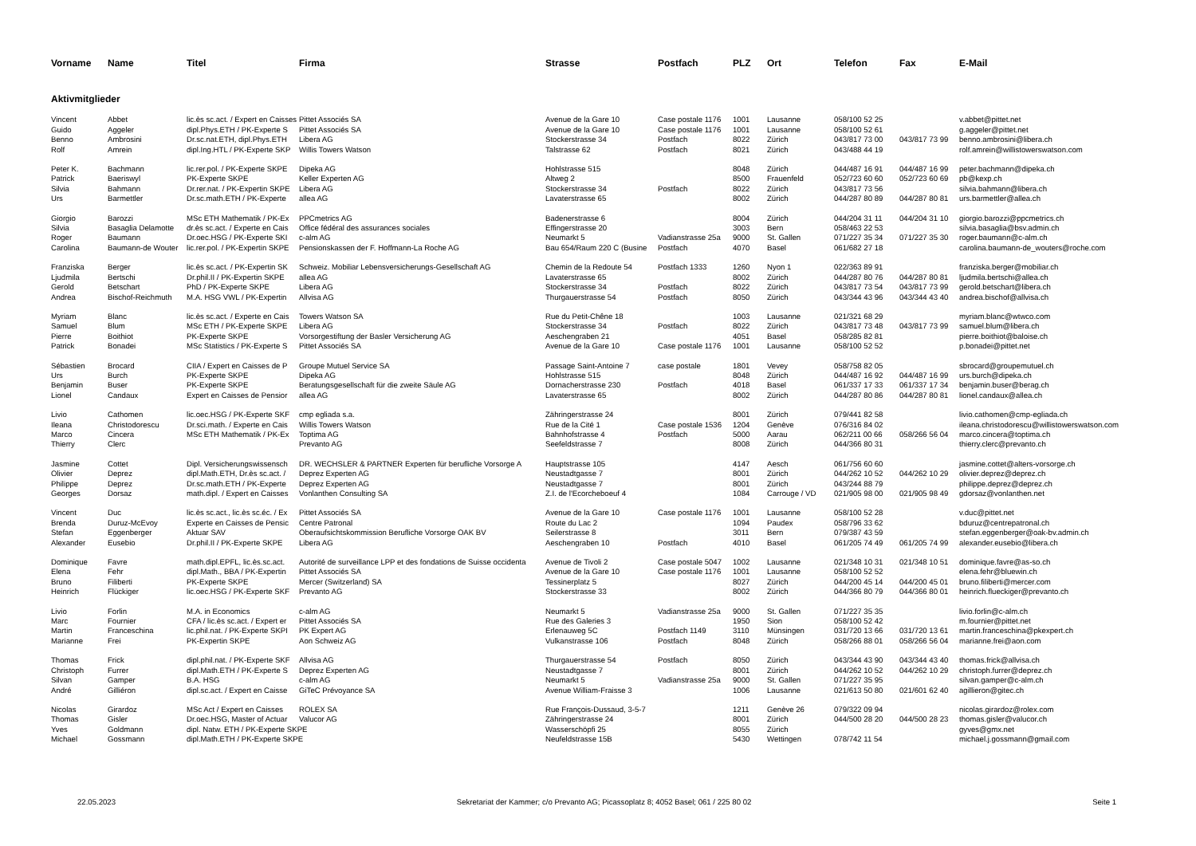| Vorname | Name | Titel | Firma | Strasse | Postfach | PLZ | Ort | Telefon | Fax | E-Mail |
| --- | --- | --- | --- | --- | --- | --- | --- | --- | --- | --- |
| Aktivmitglieder | | | | | | | | | | |
| Vincent | Abbet | lic.ès sc.act. / Expert en Caisses | Pittet Associés SA | Avenue de la Gare 10 | Case postale 1176 | 1001 | Lausanne | 058/100 52 25 | | v.abbet@pittet.net |
| Guido | Aggeler | dipl.Phys.ETH / PK-Experte S | Pittet Associés SA | Avenue de la Gare 10 | Case postale 1176 | 1001 | Lausanne | 058/100 52 61 | | g.aggeler@pittet.net |
| Benno | Ambrosini | Dr.sc.nat.ETH, dipl.Phys.ETH | Libera AG | Stockerstrasse 34 | Postfach | 8022 | Zürich | 043/817 73 00 | 043/817 73 99 | benno.ambrosini@libera.ch |
| Rolf | Amrein | dipl.Ing.HTL / PK-Experte SKP | Willis Towers Watson | Talstrasse 62 | Postfach | 8021 | Zürich | 043/488 44 19 | | rolf.amrein@willistowerswatson.com |
| Peter K. | Bachmann | lic.rer.pol. / PK-Experte SKPE | Dipeka AG | Hohlstrasse 515 | | 8048 | Zürich | 044/487 16 91 | 044/487 16 99 | peter.bachmann@dipeka.ch |
| Patrick | Baeriswyl | PK-Experte SKPE | Keller Experten AG | Altweg 2 | | 8500 | Frauenfeld | 052/723 60 60 | 052/723 60 69 | pb@kexp.ch |
| Silvia | Bahmann | Dr.rer.nat. / PK-Expertin SKPE | Libera AG | Stockerstrasse 34 | Postfach | 8022 | Zürich | 043/817 73 56 | | silvia.bahmann@libera.ch |
| Urs | Barmettler | Dr.sc.math.ETH / PK-Experte | allea AG | Lavaterstrasse 65 | | 8002 | Zürich | 044/287 80 89 | 044/287 80 81 | urs.barmettler@allea.ch |
| Giorgio | Barozzi | MSc ETH Mathematik / PK-Ex | PPCmetrics AG | Badenerstrasse 6 | | 8004 | Zürich | 044/204 31 11 | 044/204 31 10 | giorgio.barozzi@ppcmetrics.ch |
| Silvia | Basaglia Delamotte | dr.ès sc.act. / Experte en Cais | Office fédéral des assurances sociales | Effingerstrasse 20 | | 3003 | Bern | 058/463 22 53 | | silvia.basaglia@bsv.admin.ch |
| Roger | Baumann | Dr.oec.HSG / PK-Experte SKI | c-alm AG | Neumarkt 5 | Vadianstrasse 25a | 9000 | St. Gallen | 071/227 35 34 | 071/227 35 30 | roger.baumann@c-alm.ch |
| Carolina | Baumann-de Wouter | lic.rer.pol. / PK-Expertin SKPE | Pensionskassen der F. Hoffmann-La Roche AG | Bau 654/Raum 220 C (Busine | Postfach | 4070 | Basel | 061/682 27 18 | | carolina.baumann-de_wouters@roche.com |
| Franziska | Berger | lic.ès sc.act. / PK-Expertin SK | Schweiz. Mobiliar Lebensversicherungs-Gesellschaft AG | Chemin de la Redoute 54 | Postfach 1333 | 1260 | Nyon 1 | 022/363 89 91 | | franziska.berger@mobiliar.ch |
| Ljudmila | Bertschi | Dr.phil.II / PK-Expertin SKPE | allea AG | Lavaterstrasse 65 | | 8002 | Zürich | 044/287 80 76 | 044/287 80 81 | ljudmila.bertschi@allea.ch |
| Gerold | Betschart | PhD / PK-Experte SKPE | Libera AG | Stockerstrasse 34 | Postfach | 8022 | Zürich | 043/817 73 54 | 043/817 73 99 | gerold.betschart@libera.ch |
| Andrea | Bischof-Reichmuth | M.A. HSG VWL / PK-Expertin | Allvisa AG | Thurgauerstrasse 54 | Postfach | 8050 | Zürich | 043/344 43 96 | 043/344 43 40 | andrea.bischof@allvisa.ch |
| Myriam | Blanc | lic.ès sc.act. / Experte en Cais | Towers Watson SA | Rue du Petit-Chêne 18 | | 1003 | Lausanne | 021/321 68 29 | | myriam.blanc@wtwco.com |
| Samuel | Blum | MSc ETH / PK-Experte SKPE | Libera AG | Stockerstrasse 34 | Postfach | 8022 | Zürich | 043/817 73 48 | 043/817 73 99 | samuel.blum@libera.ch |
| Pierre | Boithiot | PK-Experte SKPE | Vorsorgestiftung der Basler Versicherung AG | Aeschengraben 21 | | 4051 | Basel | 058/285 82 81 | | pierre.boithiot@baloise.ch |
| Patrick | Bonadei | MSc Statistics / PK-Experte S | Pittet Associés SA | Avenue de la Gare 10 | Case postale 1176 | 1001 | Lausanne | 058/100 52 52 | | p.bonadei@pittet.net |
| Sébastien | Brocard | CIIA / Expert en Caisses de P | Groupe Mutuel Service SA | Passage Saint-Antoine 7 | case postale | 1801 | Vevey | 058/758 82 05 | | sbrocard@groupemutuel.ch |
| Urs | Burch | PK-Experte SKPE | Dipeka AG | Hohlstrasse 515 | | 8048 | Zürich | 044/487 16 92 | 044/487 16 99 | urs.burch@dipeka.ch |
| Benjamin | Buser | PK-Experte SKPE | Beratungsgesellschaft für die zweite Säule AG | Dornacherstrasse 230 | Postfach | 4018 | Basel | 061/337 17 33 | 061/337 17 34 | benjamin.buser@berag.ch |
| Lionel | Candaux | Expert en Caisses de Pensior | allea AG | Lavaterstrasse 65 | | 8002 | Zürich | 044/287 80 86 | 044/287 80 81 | lionel.candaux@allea.ch |
| Livio | Cathomen | lic.oec.HSG / PK-Experte SKF | cmp egliada s.a. | Zähringerstrasse 24 | | 8001 | Zürich | 079/441 82 58 | | livio.cathomen@cmp-egliada.ch |
| Ileana | Christodorescu | Dr.sci.math. / Experte en Cais | Willis Towers Watson | Rue de la Cité 1 | Case postale 1536 | 1204 | Genève | 076/316 84 02 | | ileana.christodorescu@willistowerswatson.com |
| Marco | Cincera | MSc ETH Mathematik / PK-Ex | Toptima AG | Bahnhofstrasse 4 | Postfach | 5000 | Aarau | 062/211 00 66 | 058/266 56 04 | marco.cincera@toptima.ch |
| Thierry | Clerc | | Prevanto AG | Seefeldstrasse 7 | | 8008 | Zürich | 044/366 80 31 | | thierry.clerc@prevanto.ch |
| Jasmine | Cottet | Dipl. Versicherungswissensch | DR. WECHSLER & PARTNER Experten für berufliche Vorsorge A | Hauptstrasse 105 | | 4147 | Aesch | 061/756 60 60 | | jasmine.cottet@alters-vorsorge.ch |
| Olivier | Deprez | dipl.Math.ETH, Dr.ès sc.act. / | Deprez Experten AG | Neustadtgasse 7 | | 8001 | Zürich | 044/262 10 52 | 044/262 10 29 | olivier.deprez@deprez.ch |
| Philippe | Deprez | Dr.sc.math.ETH / PK-Experte | Deprez Experten AG | Neustadtgasse 7 | | 8001 | Zürich | 043/244 88 79 | | philippe.deprez@deprez.ch |
| Georges | Dorsaz | math.dipl. / Expert en Caisses | Vonlanthen Consulting SA | Z.I. de l'Ecorcheboeuf 4 | | 1084 | Carrouge / VD | 021/905 98 00 | 021/905 98 49 | gdorsaz@vonlanthen.net |
| Vincent | Duc | lic.ès sc.act., lic.ès sc.éc. / Ex | Pittet Associés SA | Avenue de la Gare 10 | Case postale 1176 | 1001 | Lausanne | 058/100 52 28 | | v.duc@pittet.net |
| Brenda | Duruz-McEvoy | Experte en Caisses de Pensic | Centre Patronal | Route du Lac 2 | | 1094 | Paudex | 058/796 33 62 | | bduruz@centrepatronal.ch |
| Stefan | Eggenberger | Aktuar SAV | Oberaufsichtskommission Berufliche Vorsorge OAK BV | Seilerstrasse 8 | | 3011 | Bern | 079/387 43 59 | | stefan.eggenberger@oak-bv.admin.ch |
| Alexander | Eusebio | Dr.phil.II / PK-Experte SKPE | Libera AG | Aeschengraben 10 | Postfach | 4010 | Basel | 061/205 74 49 | 061/205 74 99 | alexander.eusebio@libera.ch |
| Dominique | Favre | math.dipl.EPFL, lic.ès.sc.act. | Autorité de surveillance LPP et des fondations de Suisse occidenta | Avenue de Tivoli 2 | Case postale 5047 | 1002 | Lausanne | 021/348 10 31 | 021/348 10 51 | dominique.favre@as-so.ch |
| Elena | Fehr | dipl.Math., BBA / PK-Expertin | Pittet Associés SA | Avenue de la Gare 10 | Case postale 1176 | 1001 | Lausanne | 058/100 52 52 | | elena.fehr@bluewin.ch |
| Bruno | Filiberti | PK-Experte SKPE | Mercer (Switzerland) SA | Tessinerplatz 5 | | 8027 | Zürich | 044/200 45 14 | 044/200 45 01 | bruno.filiberti@mercer.com |
| Heinrich | Flückiger | lic.oec.HSG / PK-Experte SKF | Prevanto AG | Stockerstrasse 33 | | 8002 | Zürich | 044/366 80 79 | 044/366 80 01 | heinrich.flueckiger@prevanto.ch |
| Livio | Forlin | M.A. in Economics | c-alm AG | Neumarkt 5 | Vadianstrasse 25a | 9000 | St. Gallen | 071/227 35 35 | | livio.forlin@c-alm.ch |
| Marc | Fournier | CFA / lic.ès sc.act. / Expert er | Pittet Associés SA | Rue des Galeries 3 | | 1950 | Sion | 058/100 52 42 | | m.fournier@pittet.net |
| Martin | Franceschina | lic.phil.nat. / PK-Experte SKPI | PK Expert AG | Erlenauweg 5C | Postfach 1149 | 3110 | Münsingen | 031/720 13 66 | 031/720 13 61 | martin.franceschina@pkexpert.ch |
| Marianne | Frei | PK-Expertin SKPE | Aon Schweiz AG | Vulkanstrasse 106 | Postfach | 8048 | Zürich | 058/266 88 01 | 058/266 56 04 | marianne.frei@aon.com |
| Thomas | Frick | dipl.phil.nat. / PK-Experte SKF | Allvisa AG | Thurgauerstrasse 54 | Postfach | 8050 | Zürich | 043/344 43 90 | 043/344 43 40 | thomas.frick@allvisa.ch |
| Christoph | Furrer | dipl.Math.ETH / PK-Experte S | Deprez Experten AG | Neustadtgasse 7 | | 8001 | Zürich | 044/262 10 52 | 044/262 10 29 | christoph.furrer@deprez.ch |
| Silvan | Gamper | B.A. HSG | c-alm AG | Neumarkt 5 | Vadianstrasse 25a | 9000 | St. Gallen | 071/227 35 95 | | silvan.gamper@c-alm.ch |
| André | Gilliéron | dipl.sc.act. / Expert en Caisse | GiTeC Prévoyance SA | Avenue William-Fraisse 3 | | 1006 | Lausanne | 021/613 50 80 | 021/601 62 40 | agillieron@gitec.ch |
| Nicolas | Girardoz | MSc Act / Expert en Caisses | ROLEX SA | Rue François-Dussaud, 3-5-7 | | 1211 | Genève 26 | 079/322 09 94 | | nicolas.girardoz@rolex.com |
| Thomas | Gisler | Dr.oec.HSG, Master of Actuar | Valucor AG | Zähringerstrasse 24 | | 8001 | Zürich | 044/500 28 20 | 044/500 28 23 | thomas.gisler@valucor.ch |
| Yves | Goldmann | dipl. Natw. ETH / PK-Experte SKPE | | Wasserschöpfi 25 | | 8055 | Zürich | | | gyves@gmx.net |
| Michael | Gossmann | dipl.Math.ETH / PK-Experte SKPE | | Neufeldstrasse 15B | | 5430 | Wettingen | 078/742 11 54 | | michael.j.gossmann@gmail.com |
22.05.2023 Sekretariat der Kammer; c/o Prevanto AG; Picassoplatz 8; 4052 Basel; 061 / 225 80 02 Seite 1